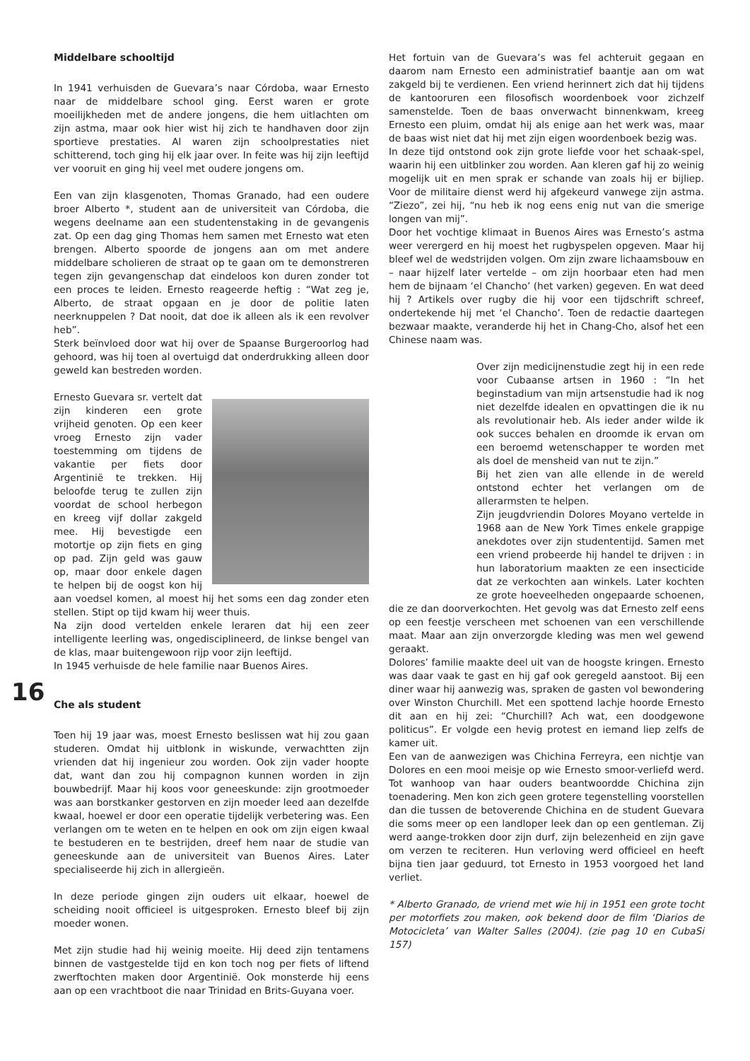Middelbare schooltijd
In 1941 verhuisden de Guevara’s naar Córdoba, waar Ernesto naar de middelbare school ging. Eerst waren er grote moeilijkheden met de andere jongens, die hem uitlachten om zijn astma, maar ook hier wist hij zich te handhaven door zijn sportieve prestaties. Al waren zijn schoolprestaties niet schitterend, toch ging hij elk jaar over. In feite was hij zijn leeftijd ver vooruit en ging hij veel met oudere jongens om.
Een van zijn klasgenoten, Thomas Granado, had een oudere broer Alberto *, student aan de universiteit van Córdoba, die wegens deelname aan een studentenstaking in de gevangenis zat. Op een dag ging Thomas hem samen met Ernesto wat eten brengen. Alberto spoorde de jongens aan om met andere middelbare scholieren de straat op te gaan om te demonstreren tegen zijn gevangenschap dat eindeloos kon duren zonder tot een proces te leiden. Ernesto reageerde heftig : “Wat zeg je, Alberto, de straat opgaan en je door de politie laten neerknuppelen ? Dat nooit, dat doe ik alleen als ik een revolver heb”.
Sterk beïnvloed door wat hij over de Spaanse Burgeroorlog had gehoord, was hij toen al overtuigd dat onderdrukking alleen door geweld kan bestreden worden.
Ernesto Guevara sr. vertelt dat zijn kinderen een grote vrijheid genoten. Op een keer vroeg Ernesto zijn vader toestemming om tijdens de vakantie per fiets door Argentinië te trekken. Hij beloofde terug te zullen zijn voordat de school herbegon en kreeg vijf dollar zakgeld mee. Hij bevestigde een motortje op zijn fiets en ging op pad. Zijn geld was gauw op, maar door enkele dagen te helpen bij de oogst kon hij aan voedsel komen, al moest hij het soms een dag zonder eten stellen. Stipt op tijd kwam hij weer thuis.
Na zijn dood vertelden enkele leraren dat hij een zeer intelligente leerling was, ongedisciplineerd, de linkse bengel van de klas, maar buitengewoon rijp voor zijn leeftijd.
In 1945 verhuisde de hele familie naar Buenos Aires.
16
Che als student
Toen hij 19 jaar was, moest Ernesto beslissen wat hij zou gaan studeren. Omdat hij uitblonk in wiskunde, verwachtten zijn vrienden dat hij ingenieur zou worden. Ook zijn vader hoopte dat, want dan zou hij compagnon kunnen worden in zijn bouwbedrijf. Maar hij koos voor geneeskunde: zijn grootmoeder was aan borstkanker gestorven en zijn moeder leed aan dezelfde kwaal, hoewel er door een operatie tijdelijk verbetering was. Een verlangen om te weten en te helpen en ook om zijn eigen kwaal te bestuderen en te bestrijden, dreef hem naar de studie van geneeskunde aan de universiteit van Buenos Aires. Later specialiseerde hij zich in allergieën.
In deze periode gingen zijn ouders uit elkaar, hoewel de scheiding nooit officieel is uitgesproken. Ernesto bleef bij zijn moeder wonen.
Met zijn studie had hij weinig moeite. Hij deed zijn tentamens binnen de vastgestelde tijd en kon toch nog per fiets of liftend zwerftochten maken door Argentinië. Ook monsterde hij eens aan op een vrachtboot die naar Trinidad en Brits-Guyana voer.
Het fortuin van de Guevara’s was fel achteruit gegaan en daarom nam Ernesto een administratief baantje aan om wat zakgeld bij te verdienen. Een vriend herinnert zich dat hij tijdens de kantooruren een filosofisch woordenboek voor zichzelf samenstelde. Toen de baas onverwacht binnenkwam, kreeg Ernesto een pluim, omdat hij als enige aan het werk was, maar de baas wist niet dat hij met zijn eigen woordenboek bezig was.
In deze tijd ontstond ook zijn grote liefde voor het schaak-spel, waarin hij een uitblinker zou worden. Aan kleren gaf hij zo weinig mogelijk uit en men sprak er schande van zoals hij er bijliep. Voor de militaire dienst werd hij afgekeurd vanwege zijn astma. “Ziezo”, zei hij, “nu heb ik nog eens enig nut van die smerige longen van mij”.
Door het vochtige klimaat in Buenos Aires was Ernesto’s astma weer verergerd en hij moest het rugbyspelen opgeven. Maar hij bleef wel de wedstrijden volgen. Om zijn zware lichaamsbouw en – naar hijzelf later vertelde – om zijn hoorbaar eten had men hem de bijnaam ‘el Chancho’ (het varken) gegeven. En wat deed hij ? Artikels over rugby die hij voor een tijdschrift schreef, ondertekende hij met ‘el Chancho’. Toen de redactie daartegen bezwaar maakte, veranderde hij het in Chang-Cho, alsof het een Chinese naam was.
Over zijn medicijnenstudie zegt hij in een rede voor Cubaanse artsen in 1960 : “In het beginstadium van mijn artsenstudie had ik nog niet dezelfde idealen en opvattingen die ik nu als revolutionair heb. Als ieder ander wilde ik ook succes behalen en droomde ik ervan om een beroemd wetenschapper te worden met als doel de mensheid van nut te zijn.”
Bij het zien van alle ellende in de wereld ontstond echter het verlangen om de allerarmsten te helpen.
Zijn jeugdvriendin Dolores Moyano vertelde in 1968 aan de New York Times enkele grappige anekdotes over zijn studententijd. Samen met een vriend probeerde hij handel te drijven : in hun laboratorium maakten ze een insecticide dat ze verkochten aan winkels. Later kochten ze grote hoeveelheden ongepaarde schoenen, die ze dan doorverkochten. Het gevolg was dat Ernesto zelf eens op een feestje verscheen met schoenen van een verschillende maat. Maar aan zijn onverzorgde kleding was men wel gewend geraakt.
Dolores’ familie maakte deel uit van de hoogste kringen. Ernesto was daar vaak te gast en hij gaf ook geregeld aanstoot. Bij een diner waar hij aanwezig was, spraken de gasten vol bewondering over Winston Churchill. Met een spottend lachje hoorde Ernesto dit aan en hij zei: “Churchill? Ach wat, een doodgewone politicus”. Er volgde een hevig protest en iemand liep zelfs de kamer uit.
Een van de aanwezigen was Chichina Ferreyra, een nichtje van Dolores en een mooi meisje op wie Ernesto smoor-verliefd werd. Tot wanhoop van haar ouders beantwoordde Chichina zijn toenadering. Men kon zich geen grotere tegenstelling voorstellen dan die tussen de betoverende Chichina en de student Guevara die soms meer op een landloper leek dan op een gentleman. Zij werd aange-trokken door zijn durf, zijn belezenheid en zijn gave om verzen te reciteren. Hun verloving werd officieel en heeft bijna tien jaar geduurd, tot Ernesto in 1953 voorgoed het land verliet.
* Alberto Granado, de vriend met wie hij in 1951 een grote tocht per motorfiets zou maken, ook bekend door de film ‘Diarios de Motocicleta’ van Walter Salles (2004). (zie pag 10 en CubaSi 157)